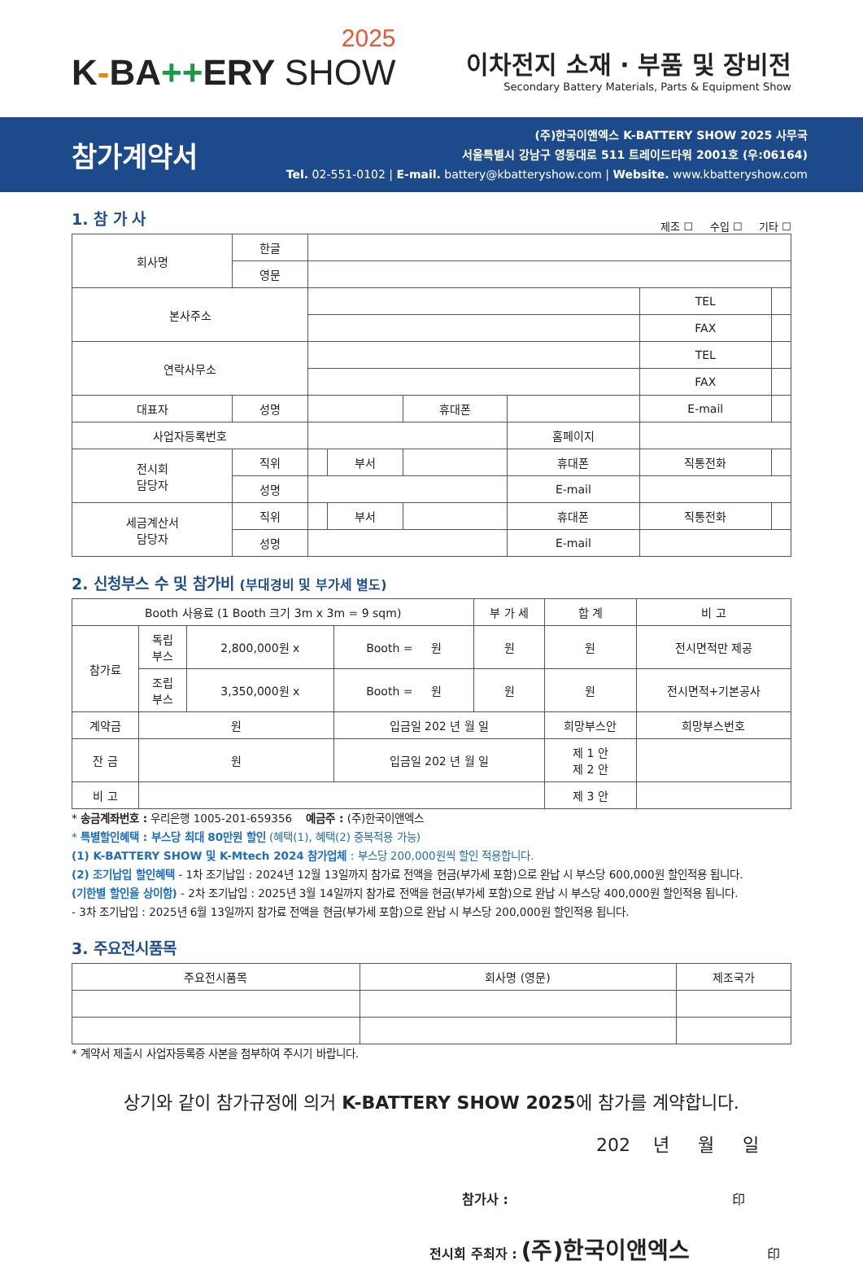2025
K-BA++ERY SHOW
이차전지 소재 · 부품 및 장비전
Secondary Battery Materials, Parts & Equipment Show
참가계약서
(주)한국이앤엑스 K-BATTERY SHOW 2025 사무국
서울특별시 강남구 영동대로 511 트레이드타워 2001호 (우:06164)
Tel. 02-551-0102 | E-mail. battery@kbatteryshow.com | Website. www.kbatteryshow.com
1. 참 가 사
제조 ☐ 수입 ☐ 기타 ☐
| 회사명 | 한글 | | | | | | |
| | 영문 | | | | | | |
| 본사주소 | | | | | | TEL | |
| | | | | | | FAX | |
| 연락사무소 | | | | | | TEL | |
| | | | | | | FAX | |
| 대표자 | 성명 | | | 휴대폰 | | E-mail | |
| 사업자등록번호 | | | | | 홈페이지 | | |
| 전시회 담당자 | 직위 | | 부서 | | 휴대폰 | 직통전화 | |
| | 성명 | | | | E-mail | | |
| 세금계산서 담당자 | 직위 | | 부서 | | 휴대폰 | 직통전화 | |
| | 성명 | | | | E-mail | | |
2. 신청부스 수 및 참가비 (부대경비 및 부가세 별도)
| Booth 사용료 (1 Booth 크기 3m x 3m = 9 sqm) | | | | 부 가 세 | 합 계 | 비 고 |
| 참가료 | 독립 부스 | 2,800,000원 x | Booth = 원 | 원 | 원 | 전시면적만 제공 |
| | 조립 부스 | 3,350,000원 x | Booth = 원 | 원 | 원 | 전시면적+기본공사 |
| 계약금 | 원 | | 입금일 202 년 월 일 | | 희망부스안 | 희망부스번호 |
| 잔 금 | 원 | | 입금일 202 년 월 일 | | 제 1 안 제 2 안 | |
| 비 고 | | | | | 제 3 안 | |
* 송금계좌번호 : 우리은행 1005-201-659356 예금주 : (주)한국이앤엑스
* 특별할인혜택 : 부스당 최대 80만원 할인 (혜택(1), 혜택(2) 중복적용 가능)
(1) K-BATTERY SHOW 및 K-Mtech 2024 참가업체 : 부스당 200,000원씩 할인 적용합니다.
(2) 조기납입 할인혜택 - 1차 조기납입 : 2024년 12월 13일까지 참가료 전액을 현금(부가세 포함)으로 완납 시 부스당 600,000원 할인적용 됩니다.
(기한별 할인율 상이함) - 2차 조기납입 : 2025년 3월 14일까지 참가료 전액을 현금(부가세 포함)으로 완납 시 부스당 400,000원 할인적용 됩니다.
- 3차 조기납입 : 2025년 6월 13일까지 참가료 전액을 현금(부가세 포함)으로 완납 시 부스당 200,000원 할인적용 됩니다.
3. 주요전시품목
| 주요전시품목 | 회사명 (영문) | 제조국가 |
* 계약서 제출시 사업자등록증 사본을 첨부하여 주시기 바랍니다.
상기와 같이 참가규정에 의거 K-BATTERY SHOW 2025에 참가를 계약합니다.
202 년 월 일
참가사 : 印
전시회 주최자 : (주)한국이앤엑스 印